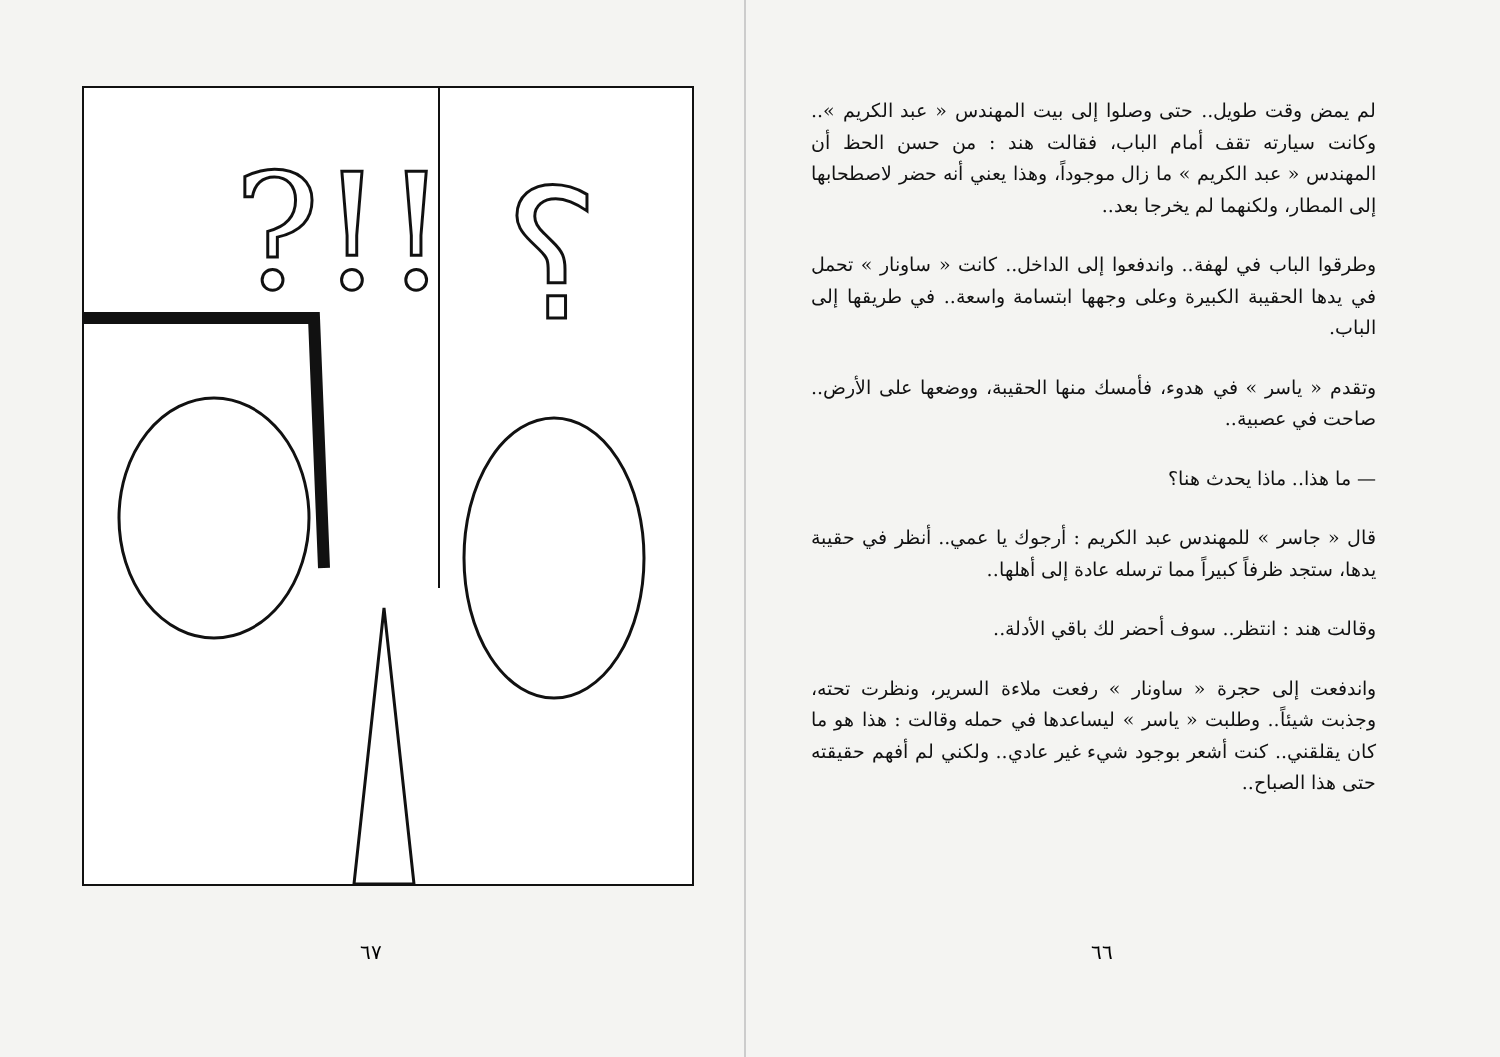?!!
؟
٦٧
لم يمض وقت طويل.. حتى وصلوا إلى بيت المهندس « عبد الكريم ».. وكانت سيارته تقف أمام الباب، فقالت هند : من حسن الحظ أن المهندس « عبد الكريم » ما زال موجوداً، وهذا يعني أنه حضر لاصطحابها إلى المطار، ولكنهما لم يخرجا بعد..
وطرقوا الباب في لهفة.. واندفعوا إلى الداخل.. كانت « ساونار » تحمل في يدها الحقيبة الكبيرة وعلى وجهها ابتسامة واسعة.. في طريقها إلى الباب.
وتقدم « ياسر » في هدوء، فأمسك منها الحقيبة، ووضعها على الأرض.. صاحت في عصبية..
— ما هذا.. ماذا يحدث هنا؟
قال « جاسر » للمهندس عبد الكريم : أرجوك يا عمي.. أنظر في حقيبة يدها، ستجد ظرفاً كبيراً مما ترسله عادة إلى أهلها..
وقالت هند : انتظر.. سوف أحضر لك باقي الأدلة..
واندفعت إلى حجرة « ساونار » رفعت ملاءة السرير، ونظرت تحته، وجذبت شيئاً.. وطلبت « ياسر » ليساعدها في حمله وقالت : هذا هو ما كان يقلقني.. كنت أشعر بوجود شيء غير عادي.. ولكني لم أفهم حقيقته حتى هذا الصباح..
٦٦